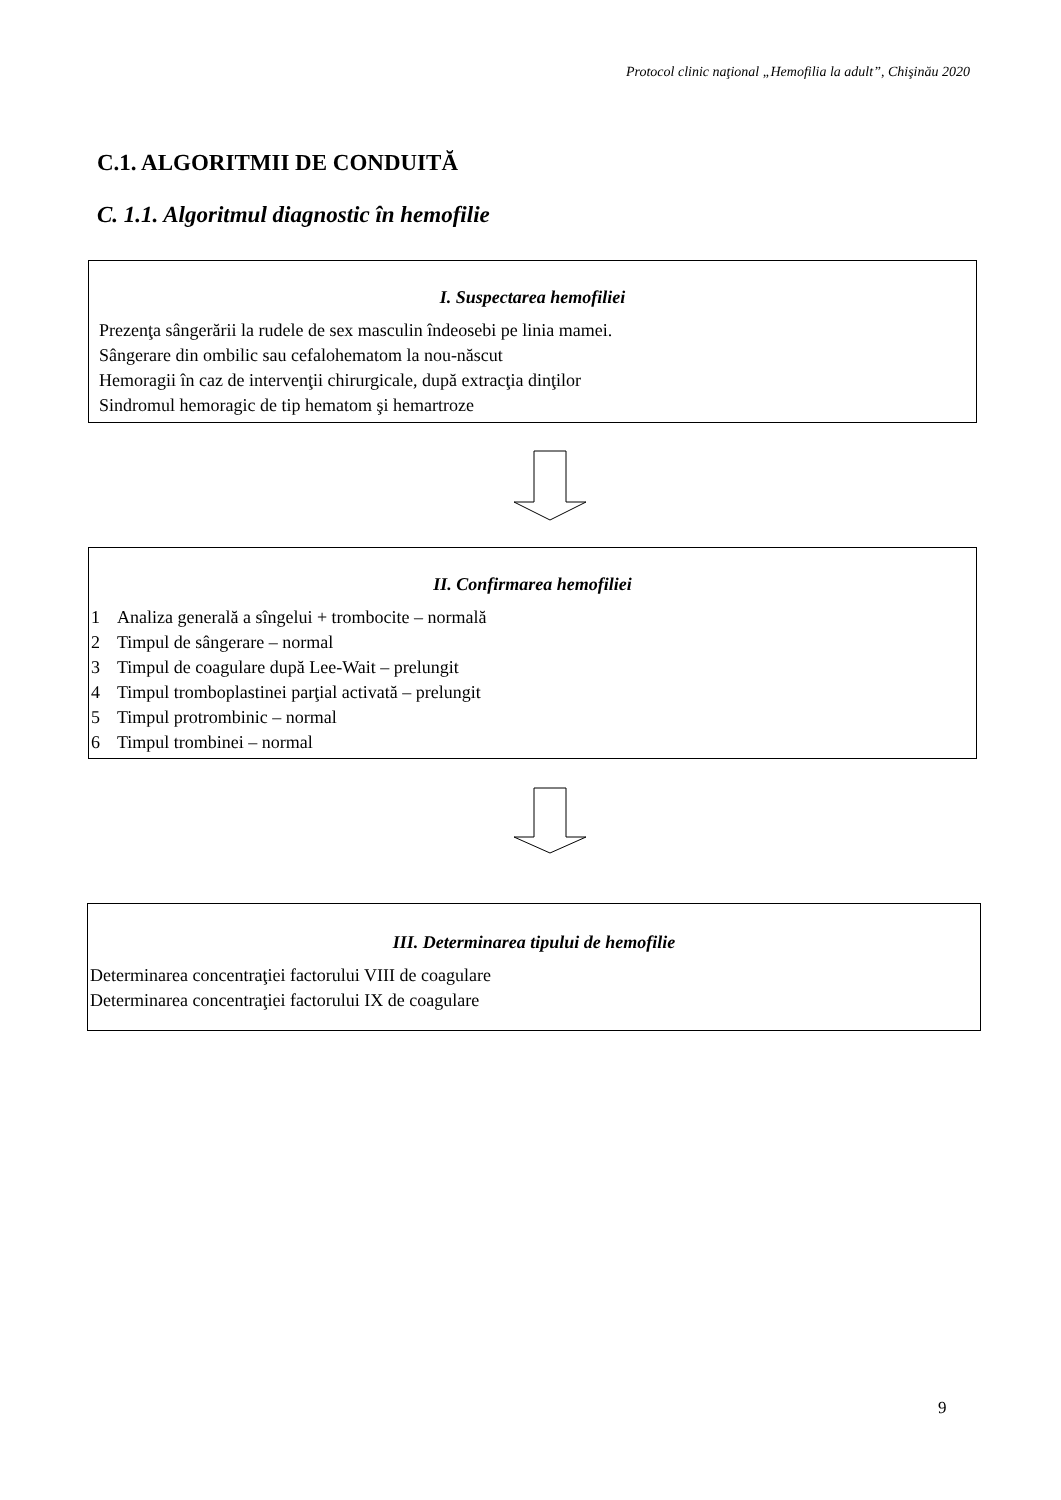Protocol clinic naţional „Hemofilia la adult”, Chişinău 2020
C.1. ALGORITMII DE CONDUITĂ
C. 1.1. Algoritmul diagnostic în hemofilie
I. Suspectarea hemofiliei
Prezenţa sângerării la rudele de sex masculin îndeosebi pe linia mamei.
Sângerare din ombilic sau cefalohematom la nou-născut
Hemoragii în caz de intervenţii chirurgicale, după extracţia dinţilor
Sindromul hemoragic de tip hematom şi hemartroze
II. Confirmarea hemofiliei
1 Analiza generală a sîngelui + trombocite – normală
2 Timpul de sângerare – normal
3 Timpul de coagulare după Lee-Wait – prelungit
4 Timpul tromboplastinei parţial activată – prelungit
5 Timpul protrombinic – normal
6 Timpul trombinei – normal
III. Determinarea tipului de hemofilie
Determinarea concentraţiei factorului VIII de coagulare
Determinarea concentraţiei factorului IX de coagulare
9